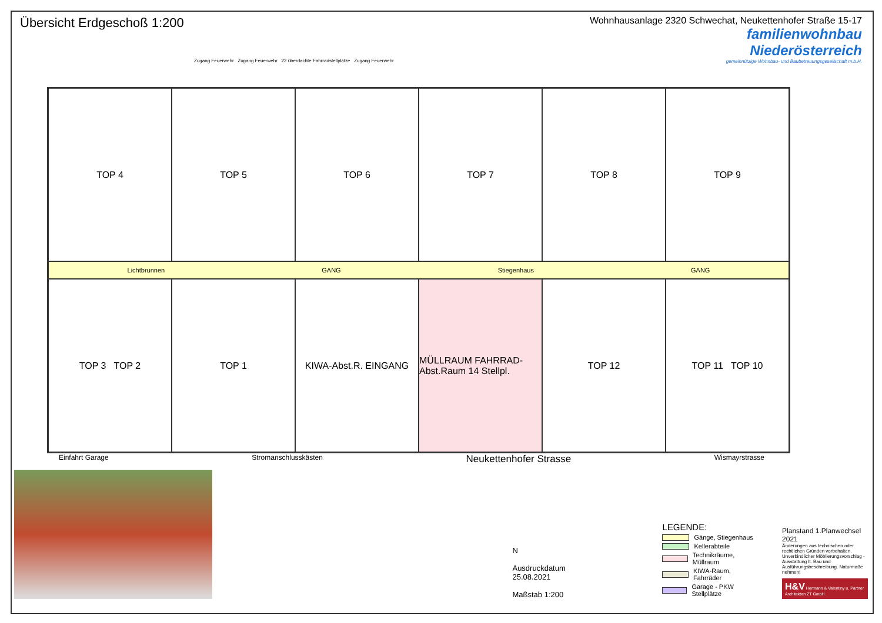Übersicht Erdgeschoß 1:200
Wohnhausanlage 2320 Schwechat, Neukettenhofer Straße 15-17
familienwohnbau
Niederösterreich
gemeinnützige Wohnbau- und Baubetreuungsgesellschaft m.b.H.
Zugang Feuerwehr Zugang Feuerwehr 22 überdachte Fahrradstellplätze Zugang Feuerwehr
TOP 4
TOP 5
TOP 6
TOP 7
TOP 8
TOP 9
Lichtbrunnen GANG Stiegenhaus GANG
TOP 3 TOP 2
TOP 1
KIWA-Abst.R. EINGANG
MÜLLRAUM FAHRRAD-Abst.Raum 14 Stellpl.
TOP 12
TOP 11 TOP 10
Einfahrt Garage Stromanschlusskästen Neukettenhofer Strasse Wismayrstrasse
N
Ausdruckdatum 25.08.2021
Maßstab 1:200
LEGENDE:
Gänge, Stiegenhaus
Kellerabteile
Technikräume, Müllraum
KIWA-Raum, Fahrräder
Garage - PKW Stellplätze
Planstand 1.Planwechsel 2021
Änderungen aus technischen oder rechtlichen Gründen vorbehalten. Unverbindlicher Möblierungsvorschlag - Ausstattung lt. Bau und Ausführungsbeschreibung. Naturmaße nehmen!
H&V Hermann & Valentiny u. Partner Architekten ZT GmbH